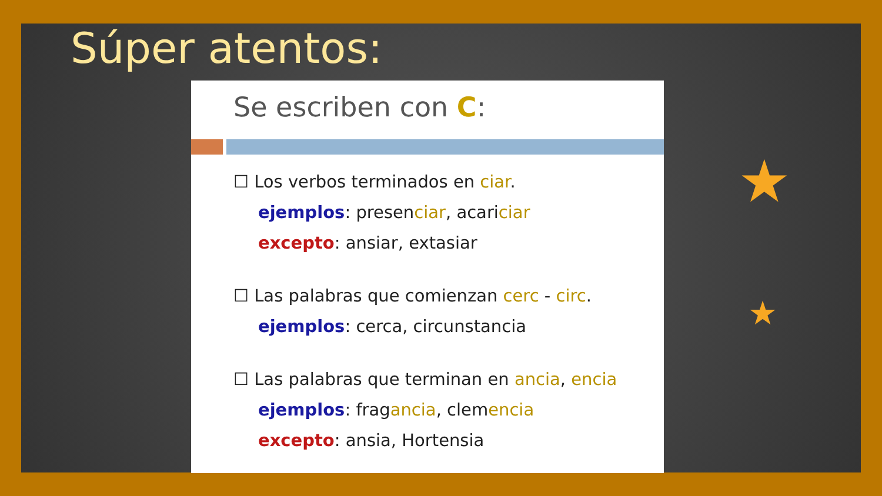Súper atentos:
Se escriben con C:
☐ Los verbos terminados en ciar.
ejemplos: presenciar, acariciar
excepto: ansiar, extasiar
☐ Las palabras que comienzan cerc - circ.
ejemplos: cerca, circunstancia
☐ Las palabras que terminan en ancia, encia
ejemplos: fragancia, clemencia
excepto: ansia, Hortensia
★
★